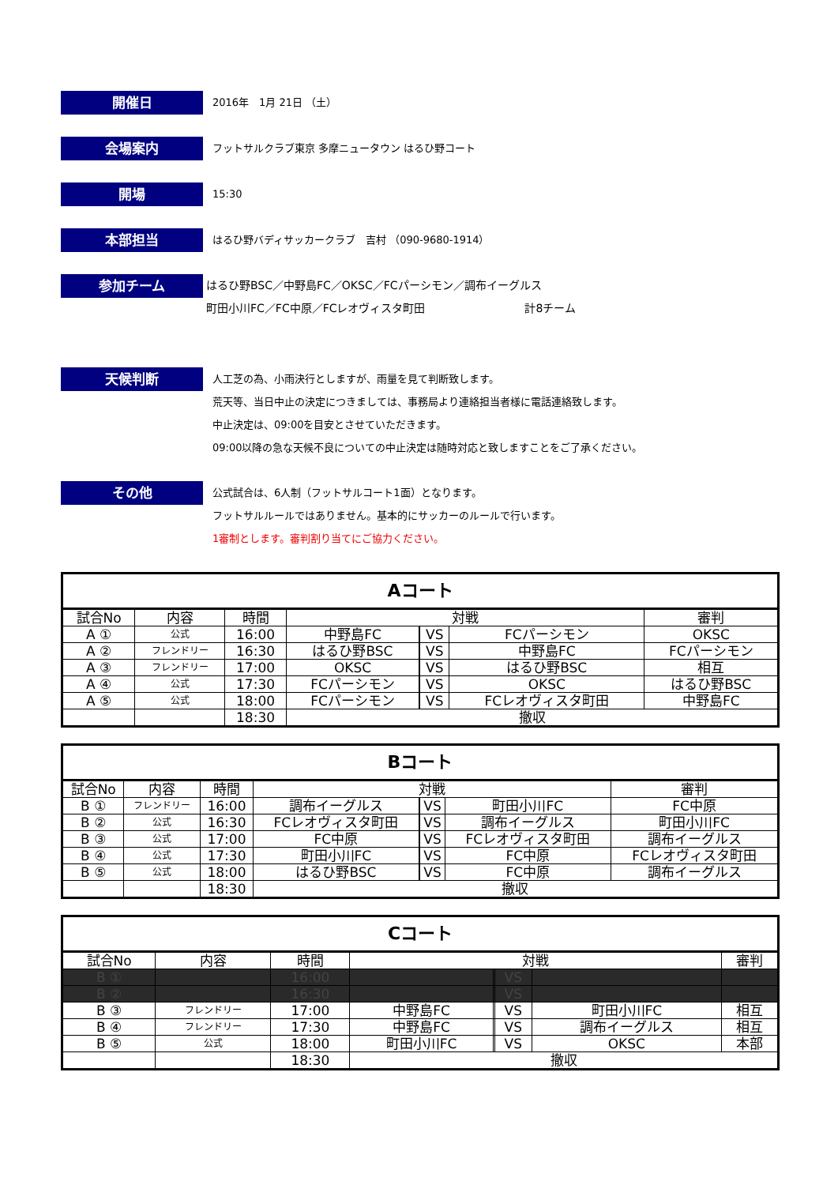開催日
2016年　1月 21日 （土）
会場案内
フットサルクラブ東京 多摩ニュータウン はるひ野コート
開場
15:30
本部担当
はるひ野バディサッカークラブ　吉村 （090-9680-1914）
参加チーム
はるひ野BSC／中野島FC／OKSC／FCパーシモン／調布イーグルス
町田小川FC／FC中原／FCレオヴィスタ町田　　　　　　　　　計8チーム
天候判断
人工芝の為、小雨決行としますが、雨量を見て判断致します。
荒天等、当日中止の決定につきましては、事務局より連絡担当者様に電話連絡致します。
中止決定は、09:00を目安とさせていただきます。
09:00以降の急な天候不良についての中止決定は随時対応と致しますことをご了承ください。
その他
公式試合は、6人制（フットサルコート1面）となります。
フットサルルールではありません。基本的にサッカーのルールで行います。
1審制とします。審判割り当てにご協力ください。
| Aコート | | | | | | | |
| --- | --- | --- | --- | --- | --- | --- | --- |
| 試合No | 内容 | 時間 | 対戦 | | | | 審判 |
| A ① | 公式 | 16:00 | 中野島FC | | VS | FCパーシモン | OKSC |
| A ② | フレンドリー | 16:30 | はるひ野BSC | | VS | 中野島FC | FCパーシモン |
| A ③ | フレンドリー | 17:00 | OKSC | | VS | はるひ野BSC | 相互 |
| A ④ | 公式 | 17:30 | FCパーシモン | | VS | OKSC | はるひ野BSC |
| A ⑤ | 公式 | 18:00 | FCパーシモン | | VS | FCレオヴィスタ町田 | 中野島FC |
| | | 18:30 | 撤収 | | | | |
| Bコート | | | | | | | |
| --- | --- | --- | --- | --- | --- | --- | --- |
| 試合No | 内容 | 時間 | 対戦 | | | | 審判 |
| B ① | フレンドリー | 16:00 | 調布イーグルス | | VS | 町田小川FC | FC中原 |
| B ② | 公式 | 16:30 | FCレオヴィスタ町田 | | VS | 調布イーグルス | 町田小川FC |
| B ③ | 公式 | 17:00 | FC中原 | | VS | FCレオヴィスタ町田 | 調布イーグルス |
| B ④ | 公式 | 17:30 | 町田小川FC | | VS | FC中原 | FCレオヴィスタ町田 |
| B ⑤ | 公式 | 18:00 | はるひ野BSC | | VS | FC中原 | 調布イーグルス |
| | | 18:30 | 撤収 | | | | |
| Cコート | | | | | | | |
| --- | --- | --- | --- | --- | --- | --- | --- |
| 試合No | 内容 | 時間 | 対戦 | | | | 審判 |
| B ① | | 16:00 | | | VS | | |
| B ② | | 16:30 | | | VS | | |
| B ③ | フレンドリー | 17:00 | 中野島FC | | VS | 町田小川FC | 相互 |
| B ④ | フレンドリー | 17:30 | 中野島FC | | VS | 調布イーグルス | 相互 |
| B ⑤ | 公式 | 18:00 | 町田小川FC | | VS | OKSC | 本部 |
| | | 18:30 | 撤収 | | | | |